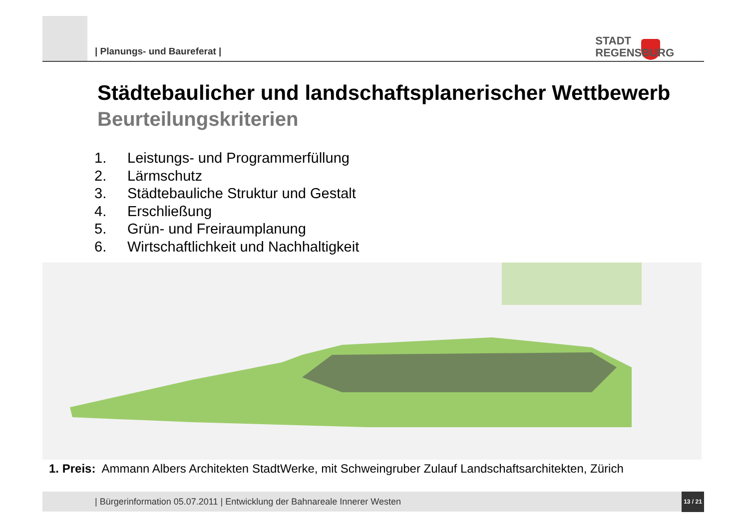| Planungs- und Baureferat |
STADT
REGENSBURG
Städtebaulicher und landschaftsplanerischer Wettbewerb
Beurteilungskriterien
1. Leistungs- und Programmerfüllung
2. Lärmschutz
3. Städtebauliche Struktur und Gestalt
4. Erschließung
5. Grün- und Freiraumplanung
6. Wirtschaftlichkeit und Nachhaltigkeit
1. Preis: Ammann Albers Architekten StadtWerke, mit Schweingruber Zulauf Landschaftsarchitekten, Zürich
| Bürgerinformation 05.07.2011 | Entwicklung der Bahnareale Innerer Westen
13 / 21